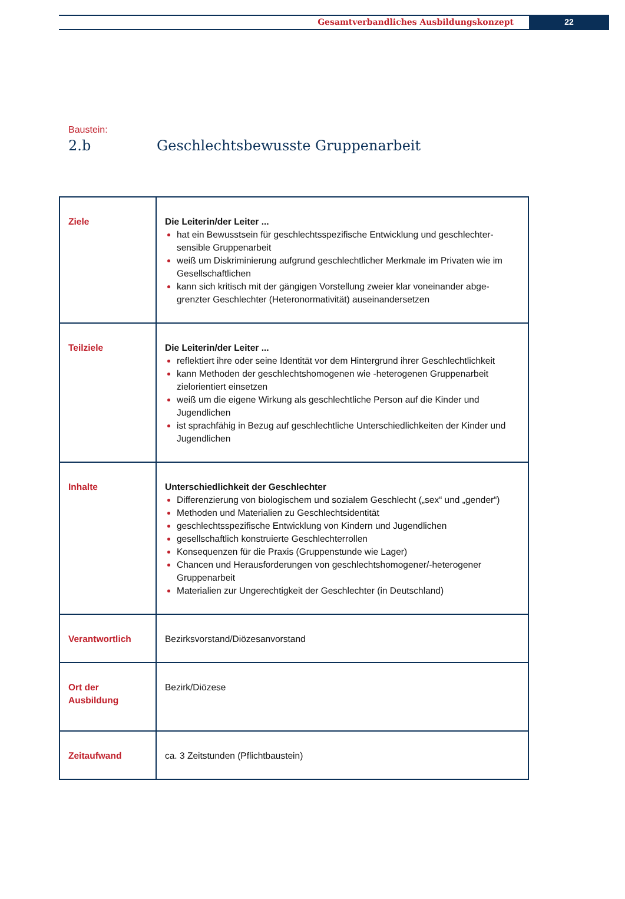Gesamtverbandliches Ausbildungskonzept 22
Baustein:
2.b Geschlechtsbewusste Gruppenarbeit
| Ziele | Die Leiterin/der Leiter ... hat ein Bewusstsein für geschlechtsspezifische Entwicklung und geschlechter-sensible Gruppenarbeit weiß um Diskriminierung aufgrund geschlechtlicher Merkmale im Privaten wie im Gesellschaftlichen kann sich kritisch mit der gängigen Vorstellung zweier klar voneinander abge-grenzter Geschlechter (Heteronormativität) auseinandersetzen |
| Teilziele | Die Leiterin/der Leiter ... reflektiert ihre oder seine Identität vor dem Hintergrund ihrer Geschlechtlichkeit kann Methoden der geschlechtshomogenen wie -heterogenen Gruppenarbeit zielorientiert einsetzen weiß um die eigene Wirkung als geschlechtliche Person auf die Kinder und Jugendlichen ist sprachfähig in Bezug auf geschlechtliche Unterschiedlichkeiten der Kinder und Jugendlichen |
| Inhalte | Unterschiedlichkeit der Geschlechter Differenzierung von biologischem und sozialem Geschlecht („sex“ und „gender“) Methoden und Materialien zu Geschlechtsidentität geschlechtsspezifische Entwicklung von Kindern und Jugendlichen gesellschaftlich konstruierte Geschlechterrollen Konsequenzen für die Praxis (Gruppenstunde wie Lager) Chancen und Herausforderungen von geschlechtshomogener/-heterogener Gruppenarbeit Materialien zur Ungerechtigkeit der Geschlechter (in Deutschland) |
| Verantwortlich | Bezirksvorstand/Diözesanvorstand |
| Ort der Ausbildung | Bezirk/Diözese |
| Zeitaufwand | ca. 3 Zeitstunden (Pflichtbaustein) |